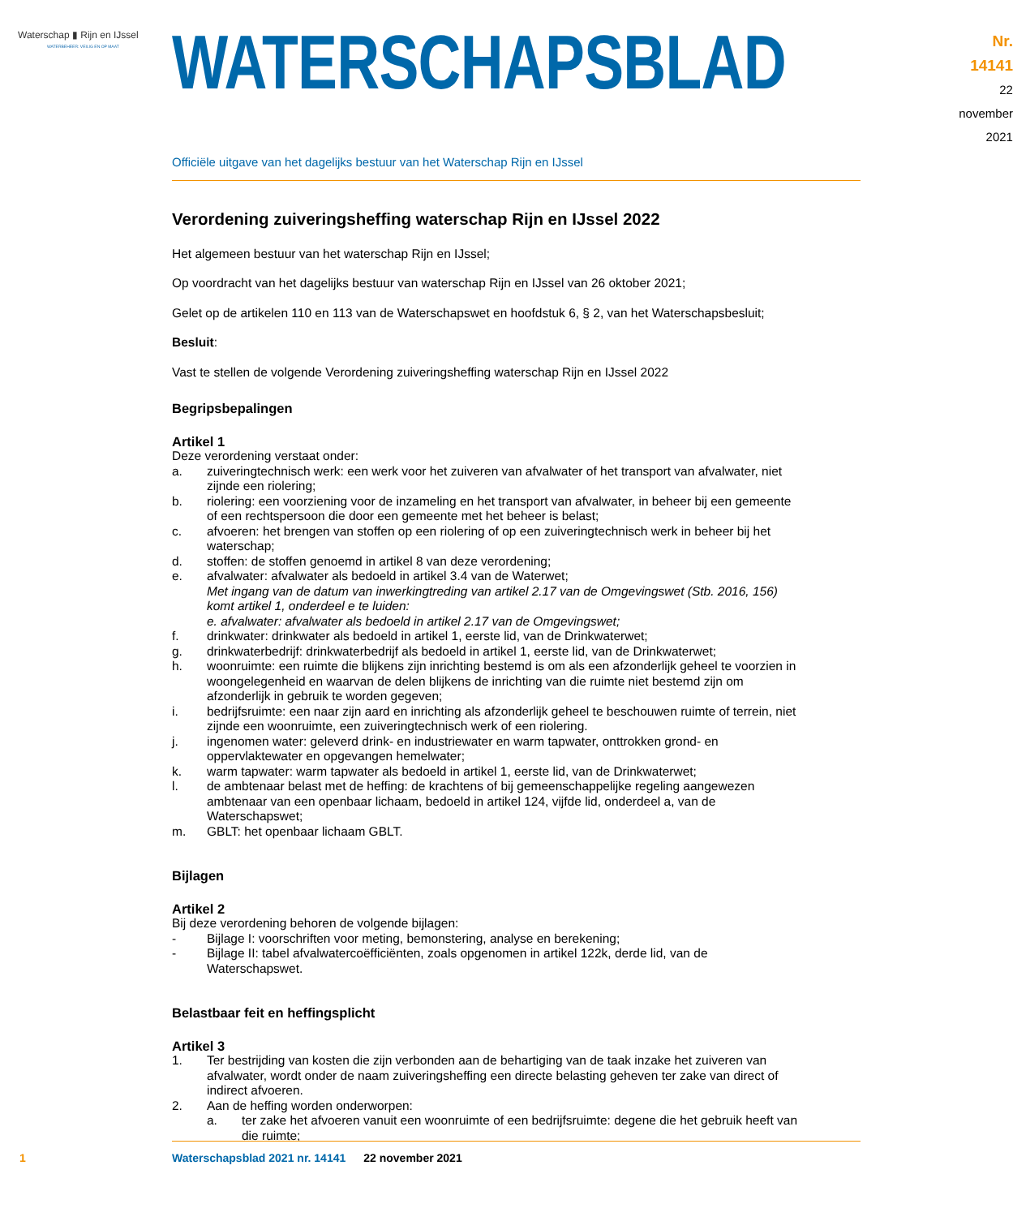Waterschap ▮ Rijn en IJssel
WATERBEHEER: VEILIG EN OP MAAT
WATERSCHAPSBLAD
Nr. 14141
22 november
2021
Officiële uitgave van het dagelijks bestuur van het Waterschap Rijn en IJssel
Verordening zuiveringsheffing waterschap Rijn en IJssel 2022
Het algemeen bestuur van het waterschap Rijn en IJssel;
Op voordracht van het dagelijks bestuur van waterschap Rijn en IJssel van 26 oktober 2021;
Gelet op de artikelen 110 en 113 van de Waterschapswet en hoofdstuk 6, § 2, van het Waterschapsbesluit;
Besluit:
Vast te stellen de volgende Verordening zuiveringsheffing waterschap Rijn en IJssel 2022
Begripsbepalingen
Artikel 1
Deze verordening verstaat onder:
a. zuiveringtechnisch werk: een werk voor het zuiveren van afvalwater of het transport van afvalwater, niet zijnde een riolering;
b. riolering: een voorziening voor de inzameling en het transport van afvalwater, in beheer bij een gemeente of een rechtspersoon die door een gemeente met het beheer is belast;
c. afvoeren: het brengen van stoffen op een riolering of op een zuiveringtechnisch werk in beheer bij het waterschap;
d. stoffen: de stoffen genoemd in artikel 8 van deze verordening;
e. afvalwater: afvalwater als bedoeld in artikel 3.4 van de Waterwet;
Met ingang van de datum van inwerkingtreding van artikel 2.17 van de Omgevingswet (Stb. 2016, 156) komt artikel 1, onderdeel e te luiden:
e. afvalwater: afvalwater als bedoeld in artikel 2.17 van de Omgevingswet;
f. drinkwater: drinkwater als bedoeld in artikel 1, eerste lid, van de Drinkwaterwet;
g. drinkwaterbedrijf: drinkwaterbedrijf als bedoeld in artikel 1, eerste lid, van de Drinkwaterwet;
h. woonruimte: een ruimte die blijkens zijn inrichting bestemd is om als een afzonderlijk geheel te voorzien in woongelegenheid en waarvan de delen blijkens de inrichting van die ruimte niet bestemd zijn om afzonderlijk in gebruik te worden gegeven;
i. bedrijfsruimte: een naar zijn aard en inrichting als afzonderlijk geheel te beschouwen ruimte of terrein, niet zijnde een woonruimte, een zuiveringtechnisch werk of een riolering.
j. ingenomen water: geleverd drink- en industriewater en warm tapwater, onttrokken grond- en oppervlaktewater en opgevangen hemelwater;
k. warm tapwater: warm tapwater als bedoeld in artikel 1, eerste lid, van de Drinkwaterwet;
l. de ambtenaar belast met de heffing: de krachtens of bij gemeenschappelijke regeling aangewezen ambtenaar van een openbaar lichaam, bedoeld in artikel 124, vijfde lid, onderdeel a, van de Waterschapswet;
m. GBLT: het openbaar lichaam GBLT.
Bijlagen
Artikel 2
Bij deze verordening behoren de volgende bijlagen:
- Bijlage I: voorschriften voor meting, bemonstering, analyse en berekening;
- Bijlage II: tabel afvalwatercoëfficiënten, zoals opgenomen in artikel 122k, derde lid, van de Waterschapswet.
Belastbaar feit en heffingsplicht
Artikel 3
1. Ter bestrijding van kosten die zijn verbonden aan de behartiging van de taak inzake het zuiveren van afvalwater, wordt onder de naam zuiveringsheffing een directe belasting geheven ter zake van direct of indirect afvoeren.
2. Aan de heffing worden onderworpen:
a. ter zake het afvoeren vanuit een woonruimte of een bedrijfsruimte: degene die het gebruik heeft van die ruimte;
1 Waterschapsblad 2021 nr. 14141 22 november 2021